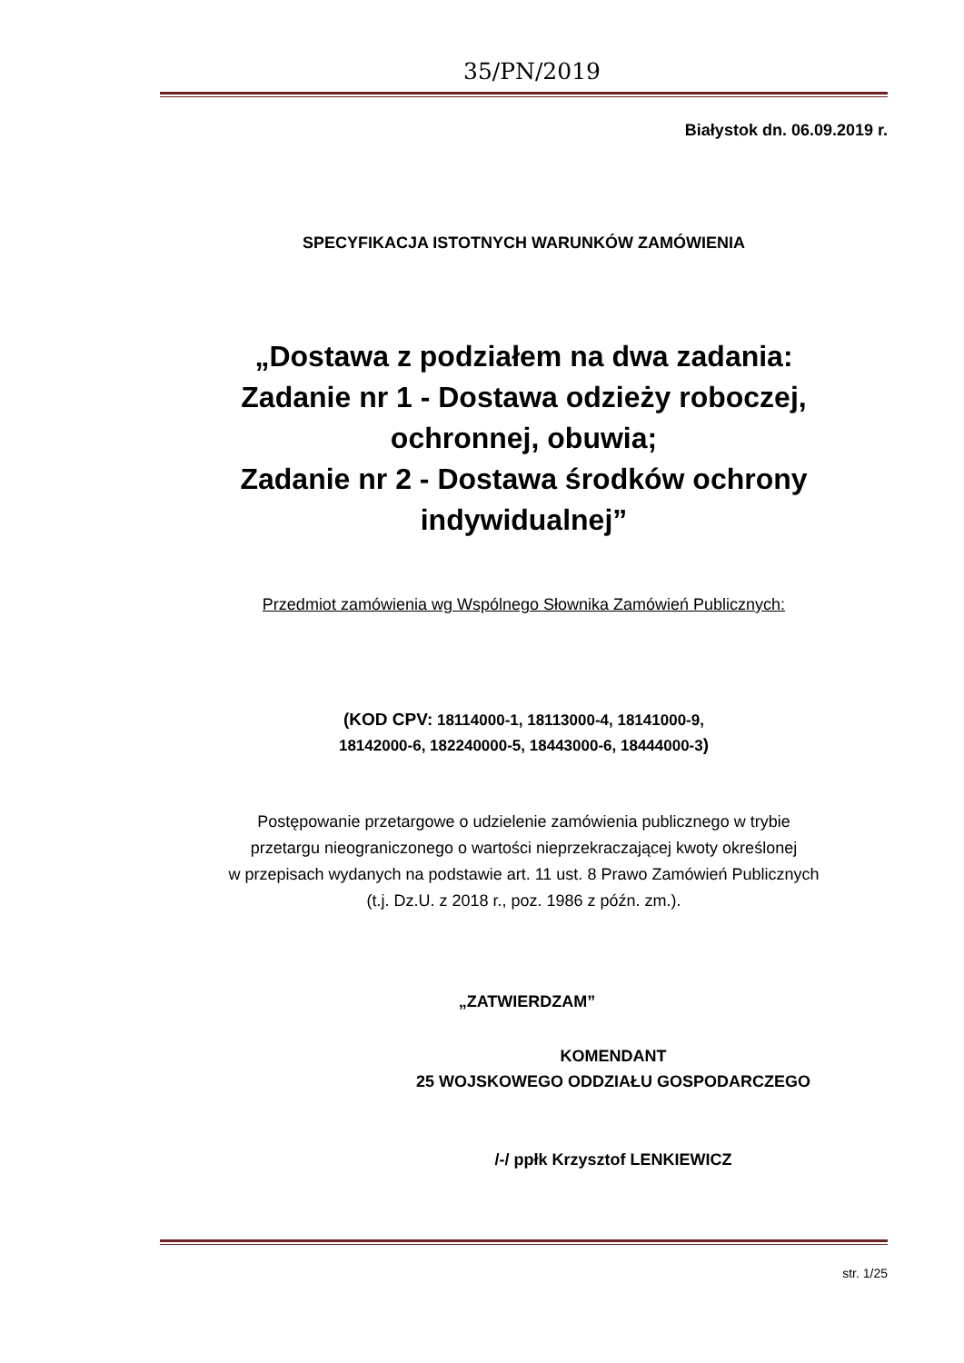35/PN/2019
Białystok dn. 06.09.2019 r.
SPECYFIKACJA ISTOTNYCH WARUNKÓW ZAMÓWIENIA
„Dostawa z podziałem na dwa zadania:
Zadanie nr 1 - Dostawa odzieży roboczej,
ochronnej, obuwia;
Zadanie nr 2 - Dostawa środków ochrony
indywidualnej”
Przedmiot zamówienia wg Wspólnego Słownika Zamówień Publicznych:
(KOD CPV: 18114000-1, 18113000-4, 18141000-9,
18142000-6, 182240000-5, 18443000-6, 18444000-3)
Postępowanie przetargowe o udzielenie zamówienia publicznego w trybie
przetargu nieograniczonego o wartości nieprzekraczającej kwoty określonej
w przepisach wydanych na podstawie art. 11 ust. 8 Prawo Zamówień Publicznych
(t.j. Dz.U. z 2018 r., poz. 1986 z późn. zm.).
„ZATWIERDZAM”
KOMENDANT
25 WOJSKOWEGO ODDZIAŁU GOSPODARCZEGO
/-/ ppłk Krzysztof LENKIEWICZ
str. 1/25